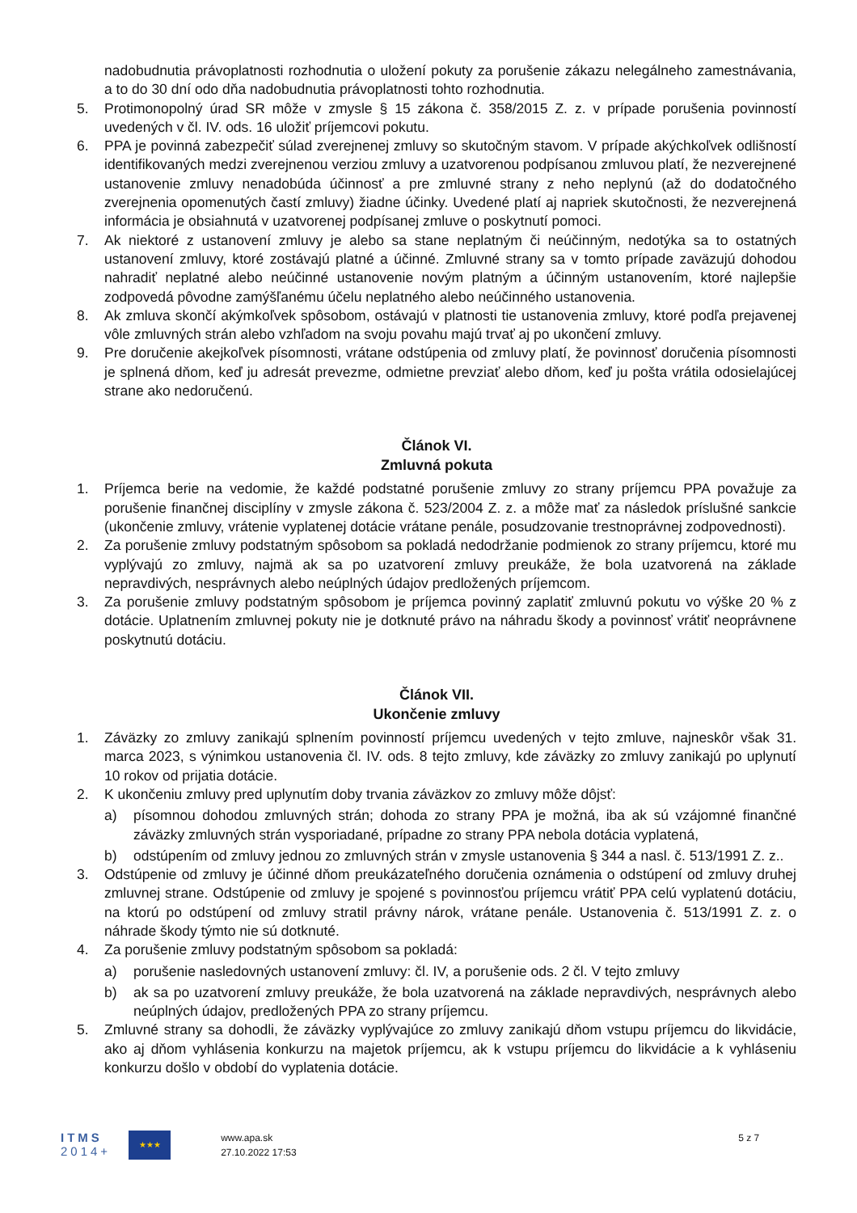nadobudnutia právoplatnosti rozhodnutia o uložení pokuty za porušenie zákazu nelegálneho zamestnávania, a to do 30 dní odo dňa nadobudnutia právoplatnosti tohto rozhodnutia.
5. Protimonopolný úrad SR môže v zmysle § 15 zákona č. 358/2015 Z. z. v prípade porušenia povinností uvedených v čl. IV. ods. 16 uložiť príjemcovi pokutu.
6. PPA je povinná zabezpečiť súlad zverejnenej zmluvy so skutočným stavom. V prípade akýchkoľvek odlišností identifikovaných medzi zverejnenou verziou zmluvy a uzatvorenou podpísanou zmluvou platí, že nezverejnené ustanovenie zmluvy nenadobúda účinnosť a pre zmluvné strany z neho neplynú (až do dodatočného zverejnenia opomenutých častí zmluvy) žiadne účinky. Uvedené platí aj napriek skutočnosti, že nezverejnená informácia je obsiahnutá v uzatvorenej podpísanej zmluve o poskytnutí pomoci.
7. Ak niektoré z ustanovení zmluvy je alebo sa stane neplatným či neúčinným, nedotýka sa to ostatných ustanovení zmluvy, ktoré zostávajú platné a účinné. Zmluvné strany sa v tomto prípade zaväzujú dohodou nahradiť neplatné alebo neúčinné ustanovenie novým platným a účinným ustanovením, ktoré najlepšie zodpovedá pôvodne zamýšľanému účelu neplatného alebo neúčinného ustanovenia.
8. Ak zmluva skončí akýmkoľvek spôsobom, ostávajú v platnosti tie ustanovenia zmluvy, ktoré podľa prejavenej vôle zmluvných strán alebo vzhľadom na svoju povahu majú trvať aj po ukončení zmluvy.
9. Pre doručenie akejkoľvek písomnosti, vrátane odstúpenia od zmluvy platí, že povinnosť doručenia písomnosti je splnená dňom, keď ju adresát prevezme, odmietne prevziať alebo dňom, keď ju pošta vrátila odosielajúcej strane ako nedoručenú.
Článok VI.
Zmluvná pokuta
1. Príjemca berie na vedomie, že každé podstatné porušenie zmluvy zo strany príjemcu PPA považuje za porušenie finančnej disciplíny v zmysle zákona č. 523/2004 Z. z. a môže mať za následok príslušné sankcie (ukončenie zmluvy, vrátenie vyplatenej dotácie vrátane penále, posudzovanie trestnoprávnej zodpovednosti).
2. Za porušenie zmluvy podstatným spôsobom sa pokladá nedodržanie podmienok zo strany príjemcu, ktoré mu vyplývajú zo zmluvy, najmä ak sa po uzatvorení zmluvy preukáže, že bola uzatvorená na základe nepravdivých, nesprávnych alebo neúplných údajov predložených príjemcom.
3. Za porušenie zmluvy podstatným spôsobom je príjemca povinný zaplatiť zmluvnú pokutu vo výške 20 % z dotácie. Uplatnením zmluvnej pokuty nie je dotknuté právo na náhradu škody a povinnosť vrátiť neoprávnene poskytnutú dotáciu.
Článok VII.
Ukončenie zmluvy
1. Záväzky zo zmluvy zanikajú splnením povinností príjemcu uvedených v tejto zmluve, najneskôr však 31. marca 2023, s výnimkou ustanovenia čl. IV. ods. 8 tejto zmluvy, kde záväzky zo zmluvy zanikajú po uplynutí 10 rokov od prijatia dotácie.
2. K ukončeniu zmluvy pred uplynutím doby trvania záväzkov zo zmluvy môže dôjsť:
a) písomnou dohodou zmluvných strán; dohoda zo strany PPA je možná, iba ak sú vzájomné finančné záväzky zmluvných strán vysporiadané, prípadne zo strany PPA nebola dotácia vyplatená,
b) odstúpením od zmluvy jednou zo zmluvných strán v zmysle ustanovenia § 344 a nasl. č. 513/1991 Z. z..
3. Odstúpenie od zmluvy je účinné dňom preukázateľného doručenia oznámenia o odstúpení od zmluvy druhej zmluvnej strane. Odstúpenie od zmluvy je spojené s povinnosťou príjemcu vrátiť PPA celú vyplatenú dotáciu, na ktorú po odstúpení od zmluvy stratil právny nárok, vrátane penále. Ustanovenia č. 513/1991 Z. z. o náhrade škody týmto nie sú dotknuté.
4. Za porušenie zmluvy podstatným spôsobom sa pokladá:
a) porušenie nasledovných ustanovení zmluvy: čl. IV, a porušenie ods. 2 čl. V tejto zmluvy
b) ak sa po uzatvorení zmluvy preukáže, že bola uzatvorená na základe nepravdivých, nesprávnych alebo neúplných údajov, predložených PPA zo strany príjemcu.
5. Zmluvné strany sa dohodli, že záväzky vyplývajúce zo zmluvy zanikajú dňom vstupu príjemcu do likvidácie, ako aj dňom vyhlásenia konkurzu na majetok príjemcu, ak k vstupu príjemcu do likvidácie a k vyhláseniu konkurzu došlo v období do vyplatenia dotácie.
ITMS
2014+
★★★
www.apa.sk
27.10.2022 17:53
5 z 7